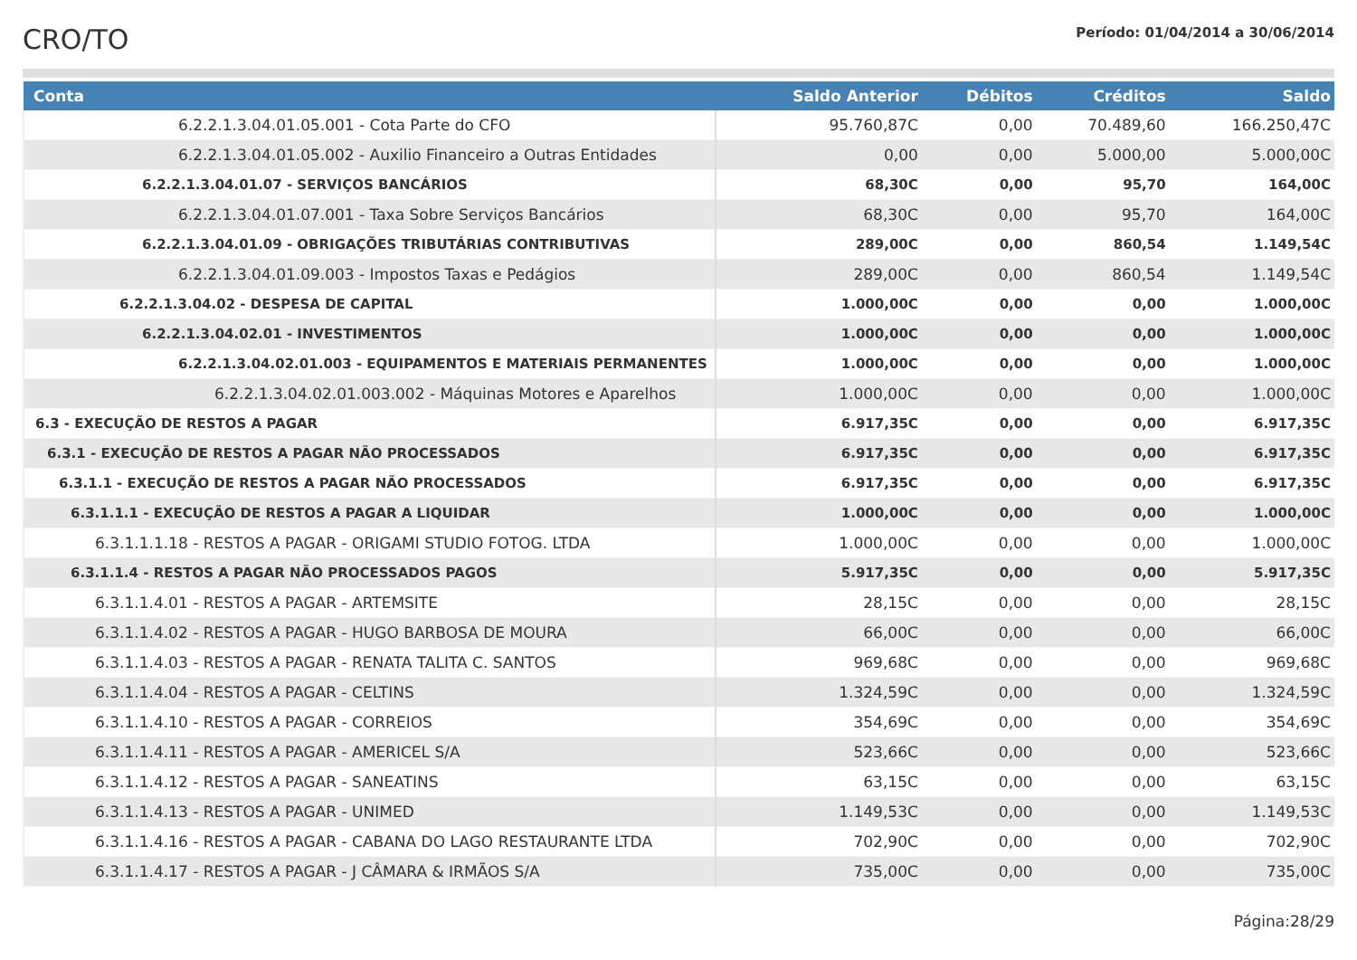CRO/TO
Período: 01/04/2014 a 30/06/2014
| Conta | Saldo Anterior | Débitos | Créditos | Saldo |
| --- | --- | --- | --- | --- |
| 6.2.2.1.3.04.01.05.001 - Cota Parte do CFO | 95.760,87C | 0,00 | 70.489,60 | 166.250,47C |
| 6.2.2.1.3.04.01.05.002 - Auxilio Financeiro a Outras Entidades | 0,00 | 0,00 | 5.000,00 | 5.000,00C |
| 6.2.2.1.3.04.01.07 - SERVIÇOS BANCÁRIOS | 68,30C | 0,00 | 95,70 | 164,00C |
| 6.2.2.1.3.04.01.07.001 - Taxa Sobre Serviços Bancários | 68,30C | 0,00 | 95,70 | 164,00C |
| 6.2.2.1.3.04.01.09 - OBRIGAÇÕES TRIBUTÁRIAS CONTRIBUTIVAS | 289,00C | 0,00 | 860,54 | 1.149,54C |
| 6.2.2.1.3.04.01.09.003 - Impostos Taxas e Pedágios | 289,00C | 0,00 | 860,54 | 1.149,54C |
| 6.2.2.1.3.04.02 - DESPESA DE CAPITAL | 1.000,00C | 0,00 | 0,00 | 1.000,00C |
| 6.2.2.1.3.04.02.01 - INVESTIMENTOS | 1.000,00C | 0,00 | 0,00 | 1.000,00C |
| 6.2.2.1.3.04.02.01.003 - EQUIPAMENTOS E MATERIAIS PERMANENTES | 1.000,00C | 0,00 | 0,00 | 1.000,00C |
| 6.2.2.1.3.04.02.01.003.002 - Máquinas Motores e Aparelhos | 1.000,00C | 0,00 | 0,00 | 1.000,00C |
| 6.3 - EXECUÇÃO DE RESTOS A PAGAR | 6.917,35C | 0,00 | 0,00 | 6.917,35C |
| 6.3.1 - EXECUÇÃO DE RESTOS A PAGAR NÃO PROCESSADOS | 6.917,35C | 0,00 | 0,00 | 6.917,35C |
| 6.3.1.1 - EXECUÇÃO DE RESTOS A PAGAR NÃO PROCESSADOS | 6.917,35C | 0,00 | 0,00 | 6.917,35C |
| 6.3.1.1.1 - EXECUÇÃO DE RESTOS A PAGAR A LIQUIDAR | 1.000,00C | 0,00 | 0,00 | 1.000,00C |
| 6.3.1.1.1.18 - RESTOS A PAGAR - ORIGAMI STUDIO FOTOG. LTDA | 1.000,00C | 0,00 | 0,00 | 1.000,00C |
| 6.3.1.1.4 - RESTOS A PAGAR NÃO PROCESSADOS PAGOS | 5.917,35C | 0,00 | 0,00 | 5.917,35C |
| 6.3.1.1.4.01 - RESTOS A PAGAR - ARTEMSITE | 28,15C | 0,00 | 0,00 | 28,15C |
| 6.3.1.1.4.02 - RESTOS A PAGAR - HUGO BARBOSA DE MOURA | 66,00C | 0,00 | 0,00 | 66,00C |
| 6.3.1.1.4.03 - RESTOS A PAGAR - RENATA TALITA C. SANTOS | 969,68C | 0,00 | 0,00 | 969,68C |
| 6.3.1.1.4.04 - RESTOS A PAGAR - CELTINS | 1.324,59C | 0,00 | 0,00 | 1.324,59C |
| 6.3.1.1.4.10 - RESTOS A PAGAR - CORREIOS | 354,69C | 0,00 | 0,00 | 354,69C |
| 6.3.1.1.4.11 - RESTOS A PAGAR - AMERICEL S/A | 523,66C | 0,00 | 0,00 | 523,66C |
| 6.3.1.1.4.12 - RESTOS A PAGAR - SANEATINS | 63,15C | 0,00 | 0,00 | 63,15C |
| 6.3.1.1.4.13 - RESTOS A PAGAR - UNIMED | 1.149,53C | 0,00 | 0,00 | 1.149,53C |
| 6.3.1.1.4.16 - RESTOS A PAGAR - CABANA DO LAGO RESTAURANTE LTDA | 702,90C | 0,00 | 0,00 | 702,90C |
| 6.3.1.1.4.17 - RESTOS A PAGAR - J CÂMARA & IRMÃOS S/A | 735,00C | 0,00 | 0,00 | 735,00C |
Página:28/29